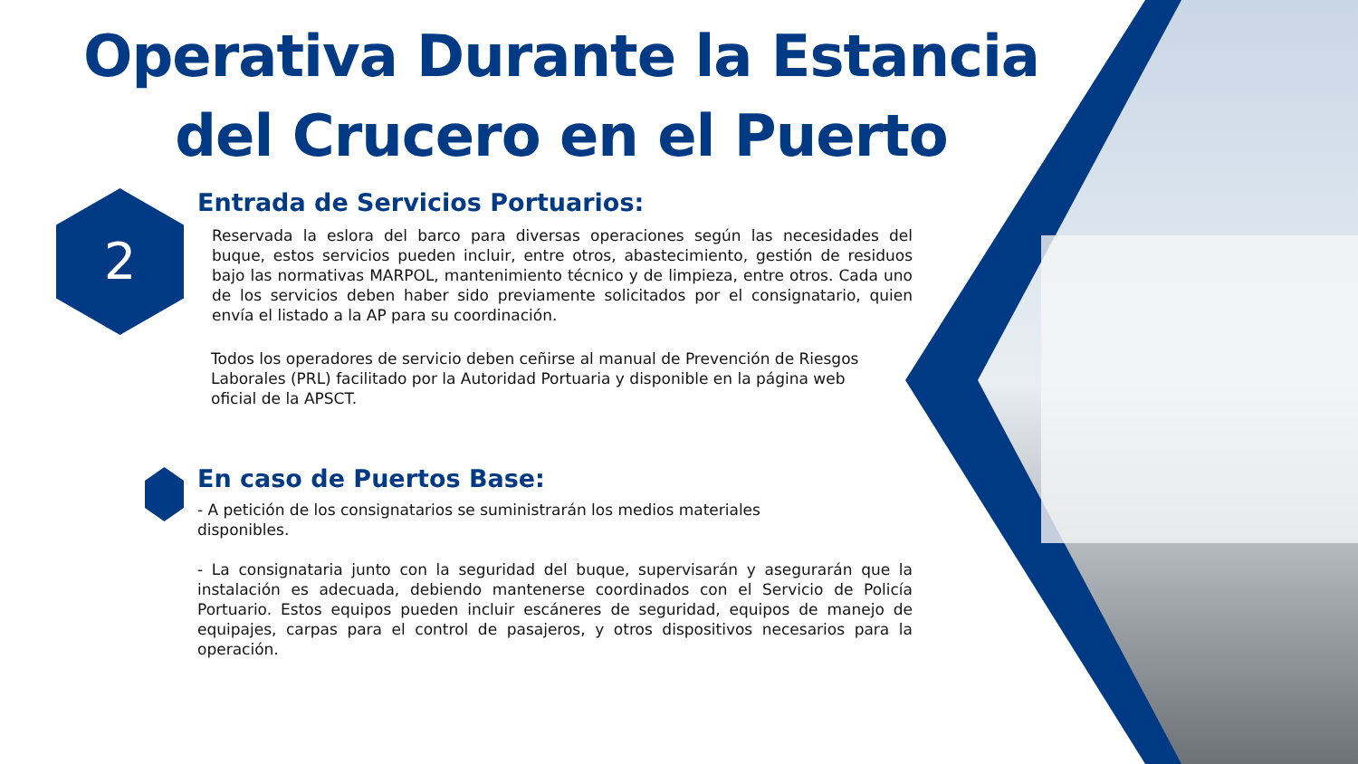2
Operativa Durante la Estancia
del Crucero en el Puerto
Entrada de Servicios Portuarios:
Reservada la eslora del barco para diversas operaciones según las necesidades del buque, estos servicios pueden incluir, entre otros, abastecimiento, gestión de residuos bajo las normativas MARPOL, mantenimiento técnico y de limpieza, entre otros. Cada uno de los servicios deben haber sido previamente solicitados por el consignatario, quien envía el listado a la AP para su coordinación.
Todos los operadores de servicio deben ceñirse al manual de Prevención de Riesgos Laborales (PRL) facilitado por la Autoridad Portuaria y disponible en la página web oficial de la APSCT.
En caso de Puertos Base:
- A petición de los consignatarios se suministrarán los medios materiales disponibles.
- La consignataria junto con la seguridad del buque, supervisarán y asegurarán que la instalación es adecuada, debiendo mantenerse coordinados con el Servicio de Policía Portuario. Estos equipos pueden incluir escáneres de seguridad, equipos de manejo de equipajes, carpas para el control de pasajeros, y otros dispositivos necesarios para la operación.